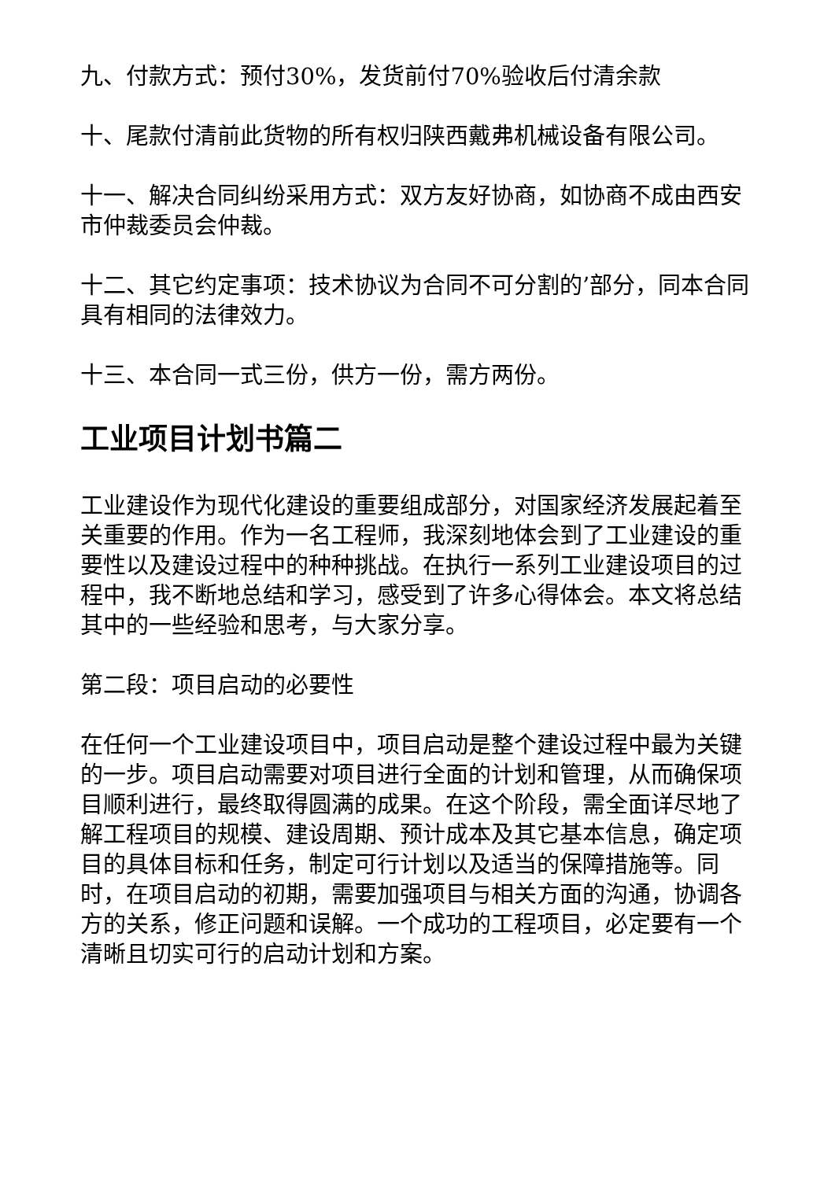九、付款方式：预付30%，发货前付70%验收后付清余款
十、尾款付清前此货物的所有权归陕西戴弗机械设备有限公司。
十一、解决合同纠纷采用方式：双方友好协商，如协商不成由西安市仲裁委员会仲裁。
十二、其它约定事项：技术协议为合同不可分割的’部分，同本合同具有相同的法律效力。
十三、本合同一式三份，供方一份，需方两份。
工业项目计划书篇二
工业建设作为现代化建设的重要组成部分，对国家经济发展起着至关重要的作用。作为一名工程师，我深刻地体会到了工业建设的重要性以及建设过程中的种种挑战。在执行一系列工业建设项目的过程中，我不断地总结和学习，感受到了许多心得体会。本文将总结其中的一些经验和思考，与大家分享。
第二段：项目启动的必要性
在任何一个工业建设项目中，项目启动是整个建设过程中最为关键的一步。项目启动需要对项目进行全面的计划和管理，从而确保项目顺利进行，最终取得圆满的成果。在这个阶段，需全面详尽地了解工程项目的规模、建设周期、预计成本及其它基本信息，确定项目的具体目标和任务，制定可行计划以及适当的保障措施等。同时，在项目启动的初期，需要加强项目与相关方面的沟通，协调各方的关系，修正问题和误解。一个成功的工程项目，必定要有一个清晰且切实可行的启动计划和方案。